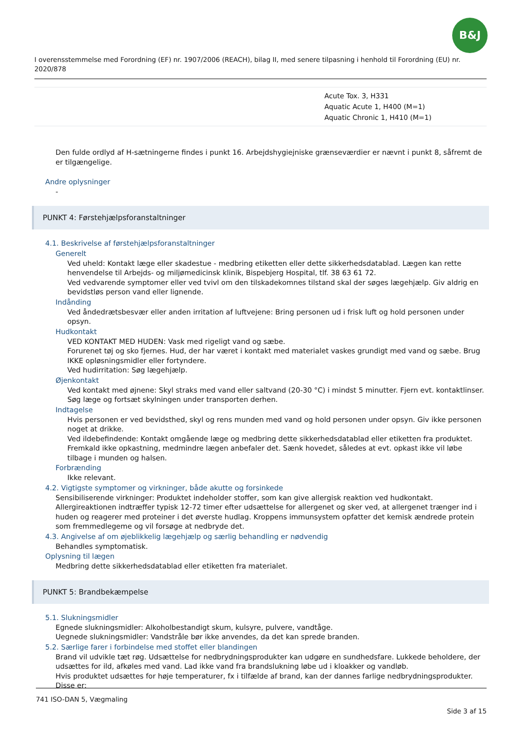B&J
I overensstemmelse med Forordning (EF) nr. 1907/2006 (REACH), bilag II, med senere tilpasning i henhold til Forordning (EU) nr. 2020/878
| | Acute Tox. 3, H331 Aquatic Acute 1, H400 (M=1) Aquatic Chronic 1, H410 (M=1) |
Den fulde ordlyd af H-sætningerne findes i punkt 16. Arbejdshygiejniske grænseværdier er nævnt i punkt 8, såfremt de er tilgængelige.
Andre oplysninger
-
PUNKT 4: Førstehjælpsforanstaltninger
4.1. Beskrivelse af førstehjælpsforanstaltninger
Generelt
Ved uheld: Kontakt læge eller skadestue - medbring etiketten eller dette sikkerhedsdatablad. Lægen kan rette henvendelse til Arbejds- og miljømedicinsk klinik, Bispebjerg Hospital, tlf. 38 63 61 72.
Ved vedvarende symptomer eller ved tvivl om den tilskadekomnes tilstand skal der søges lægehjælp. Giv aldrig en bevidstløs person vand eller lignende.
Indånding
Ved åndedrætsbesvær eller anden irritation af luftvejene: Bring personen ud i frisk luft og hold personen under opsyn.
Hudkontakt
VED KONTAKT MED HUDEN: Vask med rigeligt vand og sæbe.
Forurenet tøj og sko fjernes. Hud, der har været i kontakt med materialet vaskes grundigt med vand og sæbe. Brug IKKE opløsningsmidler eller fortyndere.
Ved hudirritation: Søg lægehjælp.
Øjenkontakt
Ved kontakt med øjnene: Skyl straks med vand eller saltvand (20-30 °C) i mindst 5 minutter. Fjern evt. kontaktlinser. Søg læge og fortsæt skylningen under transporten derhen.
Indtagelse
Hvis personen er ved bevidsthed, skyl og rens munden med vand og hold personen under opsyn. Giv ikke personen noget at drikke.
Ved ildebefindende: Kontakt omgående læge og medbring dette sikkerhedsdatablad eller etiketten fra produktet. Fremkald ikke opkastning, medmindre lægen anbefaler det. Sænk hovedet, således at evt. opkast ikke vil løbe tilbage i munden og halsen.
Forbrænding
Ikke relevant.
4.2. Vigtigste symptomer og virkninger, både akutte og forsinkede
Sensibiliserende virkninger: Produktet indeholder stoffer, som kan give allergisk reaktion ved hudkontakt. Allergireaktionen indtræffer typisk 12-72 timer efter udsættelse for allergenet og sker ved, at allergenet trænger ind i huden og reagerer med proteiner i det øverste hudlag. Kroppens immunsystem opfatter det kemisk ændrede protein som fremmedlegeme og vil forsøge at nedbryde det.
4.3. Angivelse af om øjeblikkelig lægehjælp og særlig behandling er nødvendig
Behandles symptomatisk.
Oplysning til lægen
Medbring dette sikkerhedsdatablad eller etiketten fra materialet.
PUNKT 5: Brandbekæmpelse
5.1. Slukningsmidler
Egnede slukningsmidler: Alkoholbestandigt skum, kulsyre, pulvere, vandtåge.
Uegnede slukningsmidler: Vandstråle bør ikke anvendes, da det kan sprede branden.
5.2. Særlige farer i forbindelse med stoffet eller blandingen
Brand vil udvikle tæt røg. Udsættelse for nedbrydningsprodukter kan udgøre en sundhedsfare. Lukkede beholdere, der udsættes for ild, afkøles med vand. Lad ikke vand fra brandslukning løbe ud i kloakker og vandløb.
Hvis produktet udsættes for høje temperaturer, fx i tilfælde af brand, kan der dannes farlige nedbrydningsprodukter. Disse er:
741 ISO-DAN 5, Vægmaling
Side 3 af 15